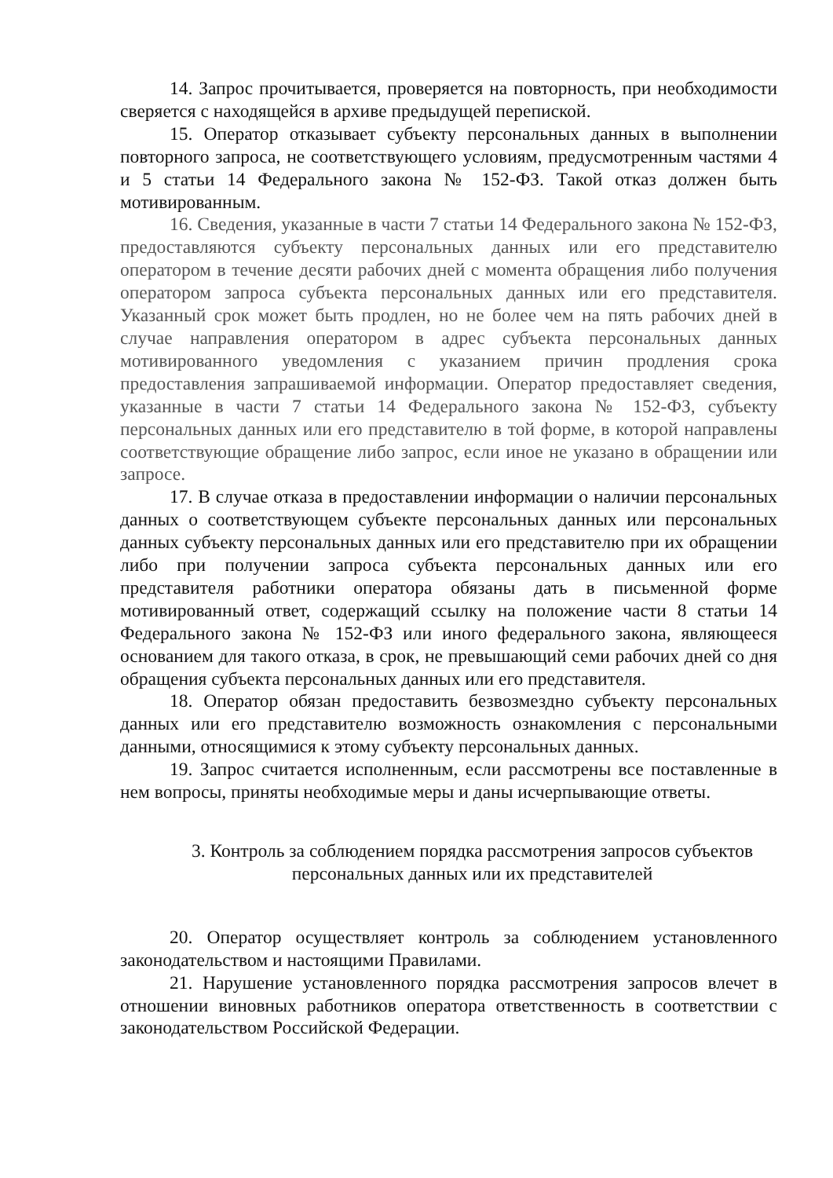14. Запрос прочитывается, проверяется на повторность, при необходимости сверяется с находящейся в архиве предыдущей перепиской.
15. Оператор отказывает субъекту персональных данных в выполнении повторного запроса, не соответствующего условиям, предусмотренным частями 4 и 5 статьи 14 Федерального закона № 152-ФЗ. Такой отказ должен быть мотивированным.
16. Сведения, указанные в части 7 статьи 14 Федерального закона № 152-ФЗ, предоставляются субъекту персональных данных или его представителю оператором в течение десяти рабочих дней с момента обращения либо получения оператором запроса субъекта персональных данных или его представителя. Указанный срок может быть продлен, но не более чем на пять рабочих дней в случае направления оператором в адрес субъекта персональных данных мотивированного уведомления с указанием причин продления срока предоставления запрашиваемой информации. Оператор предоставляет сведения, указанные в части 7 статьи 14 Федерального закона № 152-ФЗ, субъекту персональных данных или его представителю в той форме, в которой направлены соответствующие обращение либо запрос, если иное не указано в обращении или запросе.
17. В случае отказа в предоставлении информации о наличии персональных данных о соответствующем субъекте персональных данных или персональных данных субъекту персональных данных или его представителю при их обращении либо при получении запроса субъекта персональных данных или его представителя работники оператора обязаны дать в письменной форме мотивированный ответ, содержащий ссылку на положение части 8 статьи 14 Федерального закона № 152-ФЗ или иного федерального закона, являющееся основанием для такого отказа, в срок, не превышающий семи рабочих дней со дня обращения субъекта персональных данных или его представителя.
18. Оператор обязан предоставить безвозмездно субъекту персональных данных или его представителю возможность ознакомления с персональными данными, относящимися к этому субъекту персональных данных.
19. Запрос считается исполненным, если рассмотрены все поставленные в нем вопросы, приняты необходимые меры и даны исчерпывающие ответы.
3. Контроль за соблюдением порядка рассмотрения запросов субъектов
персональных данных или их представителей
20. Оператор осуществляет контроль за соблюдением установленного законодательством и настоящими Правилами.
21. Нарушение установленного порядка рассмотрения запросов влечет в отношении виновных работников оператора ответственность в соответствии с законодательством Российской Федерации.